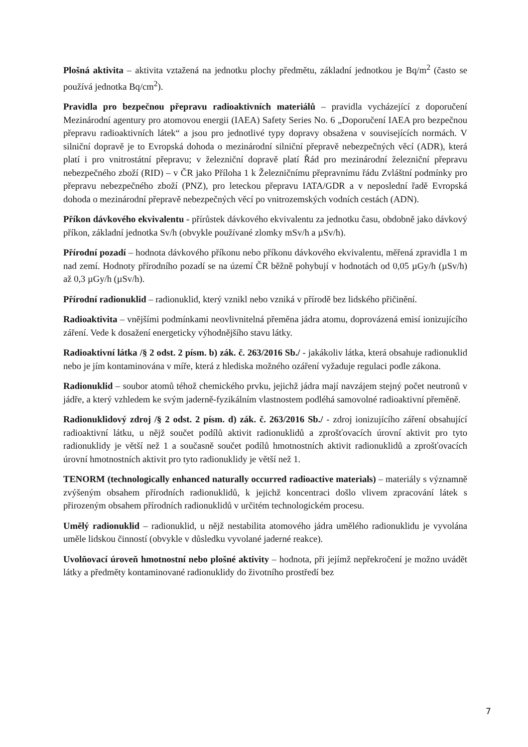Plošná aktivita – aktivita vztažená na jednotku plochy předmětu, základní jednotkou je Bq/m<sup>2</sup> (často se používá jednotka Bq/cm<sup>2</sup>).
Pravidla pro bezpečnou přepravu radioaktivních materiálů – pravidla vycházející z doporučení Mezinárodní agentury pro atomovou energii (IAEA) Safety Series No. 6 „Doporučení IAEA pro bezpečnou přepravu radioaktivních látek“ a jsou pro jednotlivé typy dopravy obsažena v souvisejících normách. V silniční dopravě je to Evropská dohoda o mezinárodní silniční přepravě nebezpečných věcí (ADR), která platí i pro vnitrostátní přepravu; v železniční dopravě platí Řád pro mezinárodní železniční přepravu nebezpečného zboží (RID) – v ČR jako Příloha 1 k Železničnímu přepravnímu řádu Zvláštní podmínky pro přepravu nebezpečného zboží (PNZ), pro leteckou přepravu IATA/GDR a v neposlední řadě Evropská dohoda o mezinárodní přepravě nebezpečných věcí po vnitrozemských vodních cestách (ADN).
Příkon dávkového ekvivalentu - přírůstek dávkového ekvivalentu za jednotku času, obdobně jako dávkový příkon, základní jednotka Sv/h (obvykle používané zlomky mSv/h a µSv/h).
Přírodní pozadí – hodnota dávkového příkonu nebo příkonu dávkového ekvivalentu, měřená zpravidla 1 m nad zemí. Hodnoty přírodního pozadí se na území ČR běžně pohybují v hodnotách od 0,05 µGy/h (µSv/h) až 0,3 µGy/h (µSv/h).
Přírodní radionuklid – radionuklid, který vznikl nebo vzniká v přírodě bez lidského přičinění.
Radioaktivita – vnějšími podmínkami neovlivnitelná přeměna jádra atomu, doprovázená emisí ionizujícího záření. Vede k dosažení energeticky výhodnějšího stavu látky.
Radioaktivní látka /§ 2 odst. 2 písm. b) zák. č. 263/2016 Sb./ - jakákoliv látka, která obsahuje radionuklid nebo je jím kontaminována v míře, která z hlediska možného ozáření vyžaduje regulaci podle zákona.
Radionuklid – soubor atomů téhož chemického prvku, jejichž jádra mají navzájem stejný počet neutronů v jádře, a který vzhledem ke svým jaderně-fyzikálním vlastnostem podléhá samovolné radioaktivní přeměně.
Radionuklidový zdroj /§ 2 odst. 2 písm. d) zák. č. 263/2016 Sb./ - zdroj ionizujícího záření obsahující radioaktivní látku, u nějž součet podílů aktivit radionuklidů a zprošťovacích úrovní aktivit pro tyto radionuklidy je větší než 1 a současně součet podílů hmotnostních aktivit radionuklidů a zprošťovacích úrovní hmotnostních aktivit pro tyto radionuklidy je větší než 1.
TENORM (technologically enhanced naturally occurred radioactive materials) – materiály s významně zvýšeným obsahem přírodních radionuklidů, k jejichž koncentraci došlo vlivem zpracování látek s přirozeným obsahem přírodních radionuklidů v určitém technologickém procesu.
Umělý radionuklid – radionuklid, u nějž nestabilita atomového jádra umělého radionuklidu je vyvolána uměle lidskou činností (obvykle v důsledku vyvolané jaderné reakce).
Uvolňovací úroveň hmotnostní nebo plošné aktivity – hodnota, při jejímž nepřekročení je možno uvádět látky a předměty kontaminované radionuklidy do životního prostředí bez
7